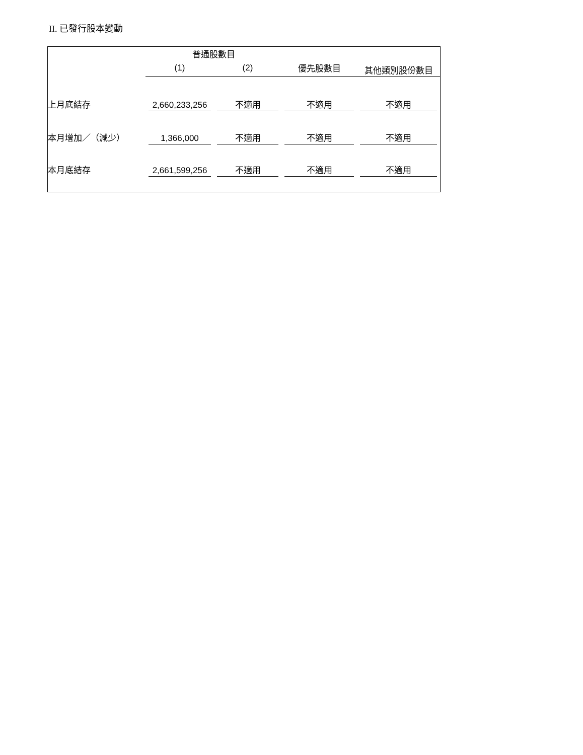II. 已發行股本變動
| | 普通股數目 | | | 其他類別股份數目 |
| --- | --- | --- | --- | --- |
| | (1) | (2) | 優先股數目 | |
| 上月底結存 | 2,660,233,256 | 不適用 | 不適用 | 不適用 |
| 本月增加／（減少） | 1,366,000 | 不適用 | 不適用 | 不適用 |
| 本月底結存 | 2,661,599,256 | 不適用 | 不適用 | 不適用 |